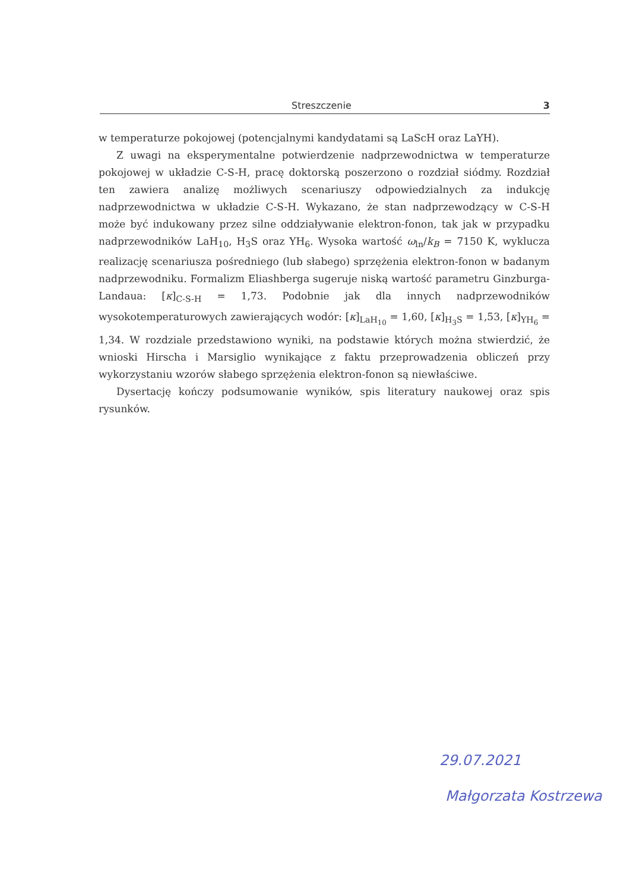Streszczenie 3
w temperaturze pokojowej (potencjalnymi kandydatami są LaScH oraz LaYH).
Z uwagi na eksperymentalne potwierdzenie nadprzewodnictwa w temperaturze pokojowej w układzie C-S-H, pracę doktorską poszerzono o rozdział siódmy. Rozdział ten zawiera analizę możliwych scenariuszy odpowiedzialnych za indukcję nadprzewodnictwa w układzie C-S-H. Wykazano, że stan nadprzewodzący w C-S-H może być indukowany przez silne oddziaływanie elektron-fonon, tak jak w przypadku nadprzewodników LaH<sub>10</sub>, H<sub>3</sub>S oraz YH<sub>6</sub>. Wysoka wartość ω<sub>ln</sub>/k<sub>B</sub> = 7150 K, wyklucza realizację scenariusza pośredniego (lub słabego) sprzężenia elektron-fonon w badanym nadprzewodniku. Formalizm Eliashberga sugeruje niską wartość parametru Ginzburga-Landaua: [κ]<sub>C-S-H</sub> = 1,73. Podobnie jak dla innych nadprzewodników wysokotemperaturowych zawierających wodór: [κ]<sub>LaH<sub>10</sub></sub> = 1,60, [κ]<sub>H<sub>3</sub>S</sub> = 1,53, [κ]<sub>YH<sub>6</sub></sub> = 1,34. W rozdziale przedstawiono wyniki, na podstawie których można stwierdzić, że wnioski Hirscha i Marsiglio wynikające z faktu przeprowadzenia obliczeń przy wykorzystaniu wzorów słabego sprzężenia elektron-fonon są niewłaściwe.
Dysertację kończy podsumowanie wyników, spis literatury naukowej oraz spis rysunków.
29.07.2021
Małgorzata Kostrzewa